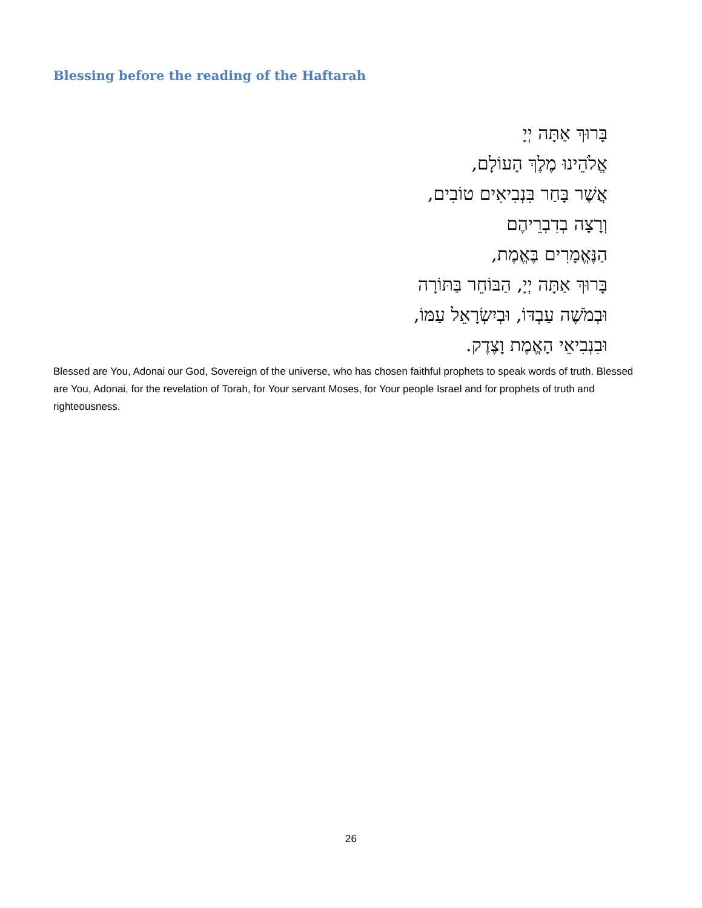Blessing before the reading of the Haftarah
בָּרוּךְ אַתָּה יְיָ
אֱלֹהֵינוּ מֶלֶךְ הָעוֹלָם,
אֲשֶׁר בָּחַר בִּנְבִיאִים טוֹבִים,
וְרָצָה בְדִבְרֵיהֶם
הַנֶּאֱמָרִים בֶּאֱמֶת,
בָּרוּךְ אַתָּה יְיָ, הַבּוֹחֵר בַּתּוֹרָה
וּבְמֹשֶׁה עַבְדּוֹ, וּבְיִשְׂרָאֵל עַמּוֹ,
וּבִנְבִיאֵי הָאֱמֶת וָצֶדֶק.
Blessed are You, Adonai our God, Sovereign of the universe, who has chosen faithful prophets to speak words of truth. Blessed are You, Adonai, for the revelation of Torah, for Your servant Moses, for Your people Israel and for prophets of truth and righteousness.
26